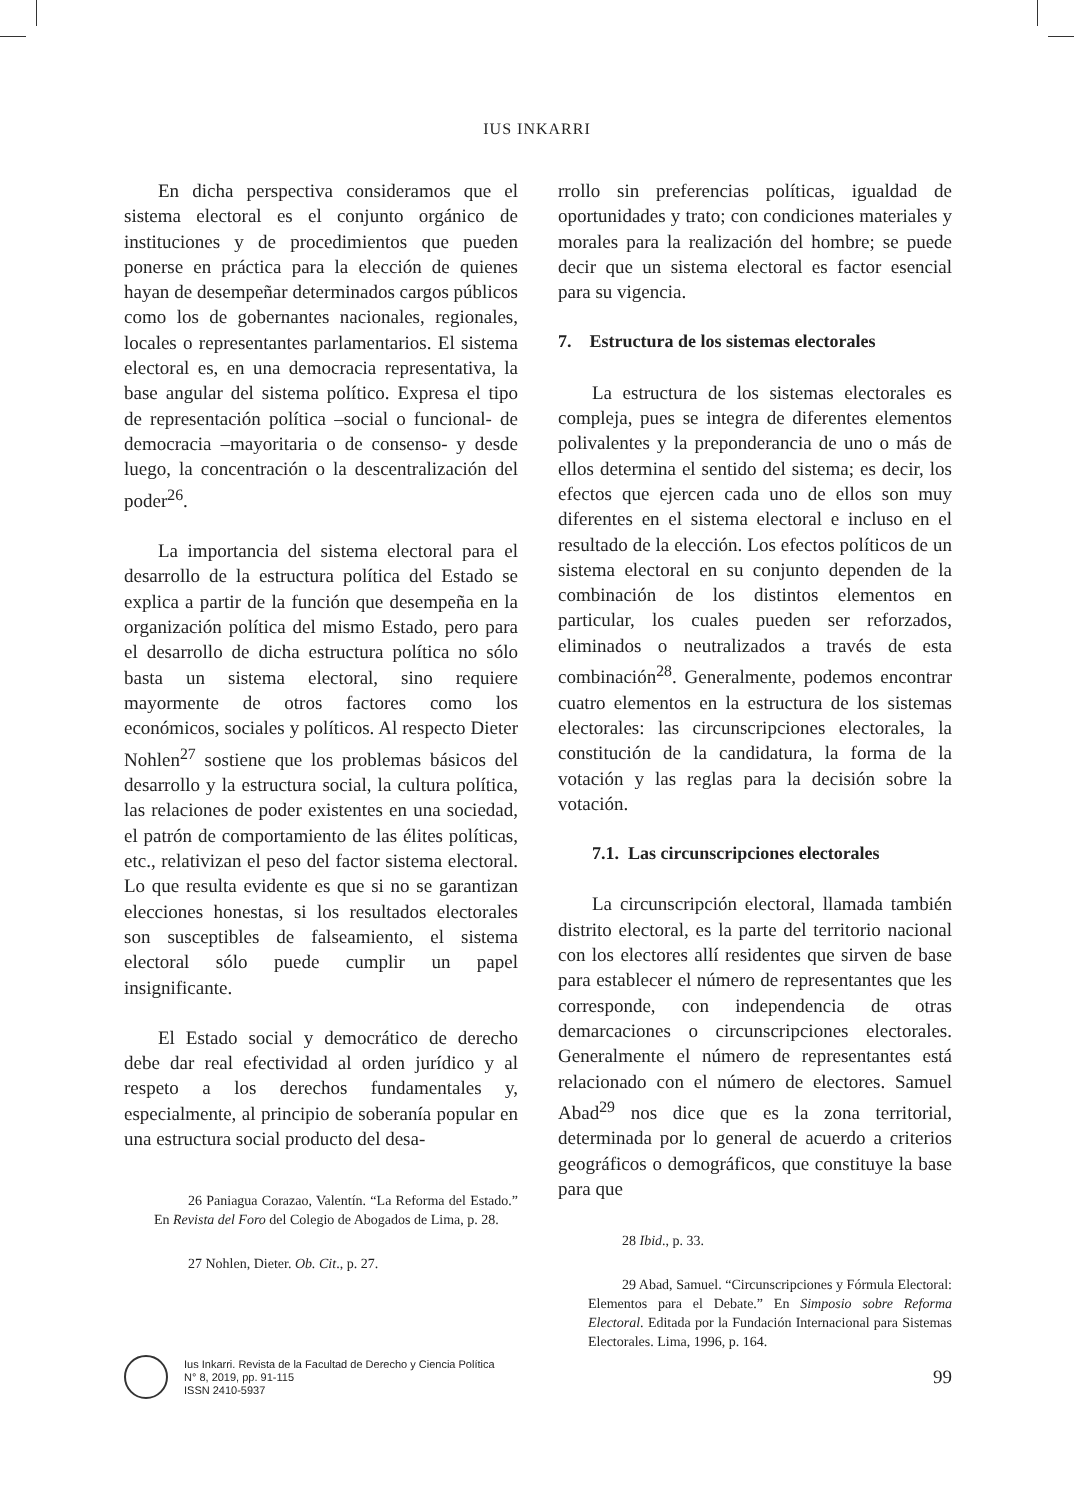IUS INKARRI
En dicha perspectiva consideramos que el sistema electoral es el conjunto orgánico de instituciones y de procedimientos que pueden ponerse en práctica para la elección de quienes hayan de desempeñar determinados cargos públicos como los de gobernantes nacionales, regionales, locales o representantes parlamentarios. El sistema electoral es, en una democracia representativa, la base angular del sistema político. Expresa el tipo de representación política –social o funcional- de democracia –mayoritaria o de consenso- y desde luego, la concentración o la descentralización del poder<sup>26</sup>.
La importancia del sistema electoral para el desarrollo de la estructura política del Estado se explica a partir de la función que desempeña en la organización política del mismo Estado, pero para el desarrollo de dicha estructura política no sólo basta un sistema electoral, sino requiere mayormente de otros factores como los económicos, sociales y políticos. Al respecto Dieter Nohlen<sup>27</sup> sostiene que los problemas básicos del desarrollo y la estructura social, la cultura política, las relaciones de poder existentes en una sociedad, el patrón de comportamiento de las élites políticas, etc., relativizan el peso del factor sistema electoral. Lo que resulta evidente es que si no se garantizan elecciones honestas, si los resultados electorales son susceptibles de falseamiento, el sistema electoral sólo puede cumplir un papel insignificante.
El Estado social y democrático de derecho debe dar real efectividad al orden jurídico y al respeto a los derechos fundamentales y, especialmente, al principio de soberanía popular en una estructura social producto del desa-
26 Paniagua Corazao, Valentín. “La Reforma del Estado.” En Revista del Foro del Colegio de Abogados de Lima, p. 28.
27 Nohlen, Dieter. Ob. Cit., p. 27.
rrollo sin preferencias políticas, igualdad de oportunidades y trato; con condiciones materiales y morales para la realización del hombre; se puede decir que un sistema electoral es factor esencial para su vigencia.
7. Estructura de los sistemas electorales
La estructura de los sistemas electorales es compleja, pues se integra de diferentes elementos polivalentes y la preponderancia de uno o más de ellos determina el sentido del sistema; es decir, los efectos que ejercen cada uno de ellos son muy diferentes en el sistema electoral e incluso en el resultado de la elección. Los efectos políticos de un sistema electoral en su conjunto dependen de la combinación de los distintos elementos en particular, los cuales pueden ser reforzados, eliminados o neutralizados a través de esta combinación<sup>28</sup>. Generalmente, podemos encontrar cuatro elementos en la estructura de los sistemas electorales: las circunscripciones electorales, la constitución de la candidatura, la forma de la votación y las reglas para la decisión sobre la votación.
7.1. Las circunscripciones electorales
La circunscripción electoral, llamada también distrito electoral, es la parte del territorio nacional con los electores allí residentes que sirven de base para establecer el número de representantes que les corresponde, con independencia de otras demarcaciones o circunscripciones electorales. Generalmente el número de representantes está relacionado con el número de electores. Samuel Abad<sup>29</sup> nos dice que es la zona territorial, determinada por lo general de acuerdo a criterios geográficos o demográficos, que constituye la base para que
28 Ibid., p. 33.
29 Abad, Samuel. “Circunscripciones y Fórmula Electoral: Elementos para el Debate.” En Simposio sobre Reforma Electoral. Editada por la Fundación Internacional para Sistemas Electorales. Lima, 1996, p. 164.
Ius Inkarri. Revista de la Facultad de Derecho y Ciencia Política
N° 8, 2019, pp. 91-115
ISSN 2410-5937
99